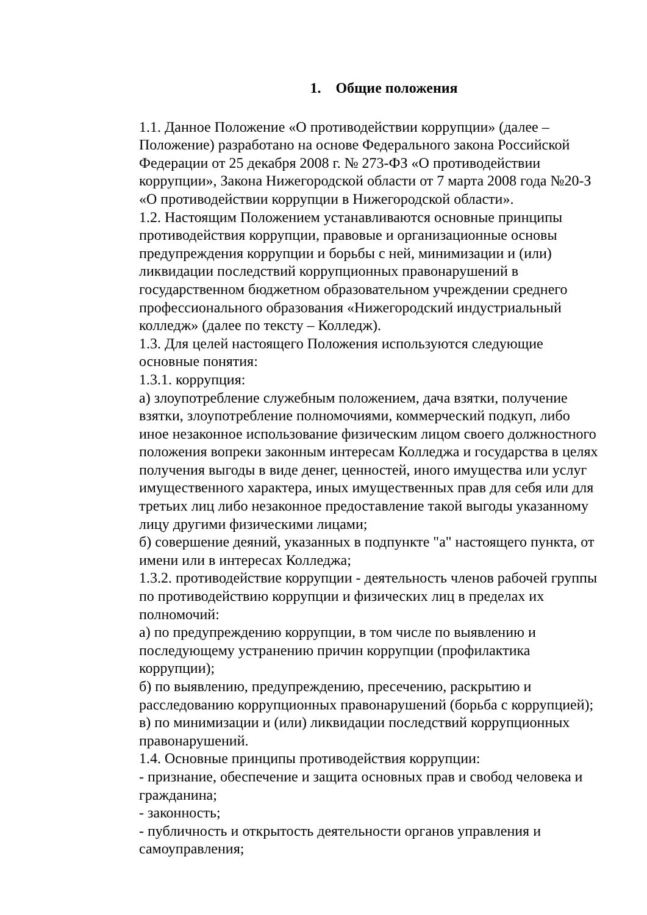1. Общие положения
1.1. Данное Положение «О противодействии коррупции» (далее – Положение) разработано на основе Федерального закона Российской Федерации от 25 декабря 2008 г. № 273-ФЗ «О противодействии коррупции», Закона Нижегородской области от 7 марта 2008 года №20-З «О противодействии коррупции в Нижегородской области».
1.2. Настоящим Положением устанавливаются основные принципы противодействия коррупции, правовые и организационные основы предупреждения коррупции и борьбы с ней, минимизации и (или) ликвидации последствий коррупционных правонарушений в государственном бюджетном образовательном учреждении среднего профессионального образования «Нижегородский индустриальный колледж» (далее по тексту – Колледж).
1.3. Для целей настоящего Положения используются следующие основные понятия:
1.3.1. коррупция:
а) злоупотребление служебным положением, дача взятки, получение взятки, злоупотребление полномочиями, коммерческий подкуп, либо иное незаконное использование физическим лицом своего должностного положения вопреки законным интересам Колледжа и государства в целях получения выгоды в виде денег, ценностей, иного имущества или услуг имущественного характера, иных имущественных прав для себя или для третьих лиц либо незаконное предоставление такой выгоды указанному лицу другими физическими лицами;
б) совершение деяний, указанных в подпункте "а" настоящего пункта, от имени или в интересах Колледжа;
1.3.2. противодействие коррупции - деятельность членов рабочей группы по противодействию коррупции и физических лиц в пределах их полномочий:
а) по предупреждению коррупции, в том числе по выявлению и последующему устранению причин коррупции (профилактика коррупции);
б) по выявлению, предупреждению, пресечению, раскрытию и расследованию коррупционных правонарушений (борьба с коррупцией);
в) по минимизации и (или) ликвидации последствий коррупционных правонарушений.
1.4. Основные принципы противодействия коррупции:
- признание, обеспечение и защита основных прав и свобод человека и гражданина;
- законность;
- публичность и открытость деятельности органов управления и самоуправления;